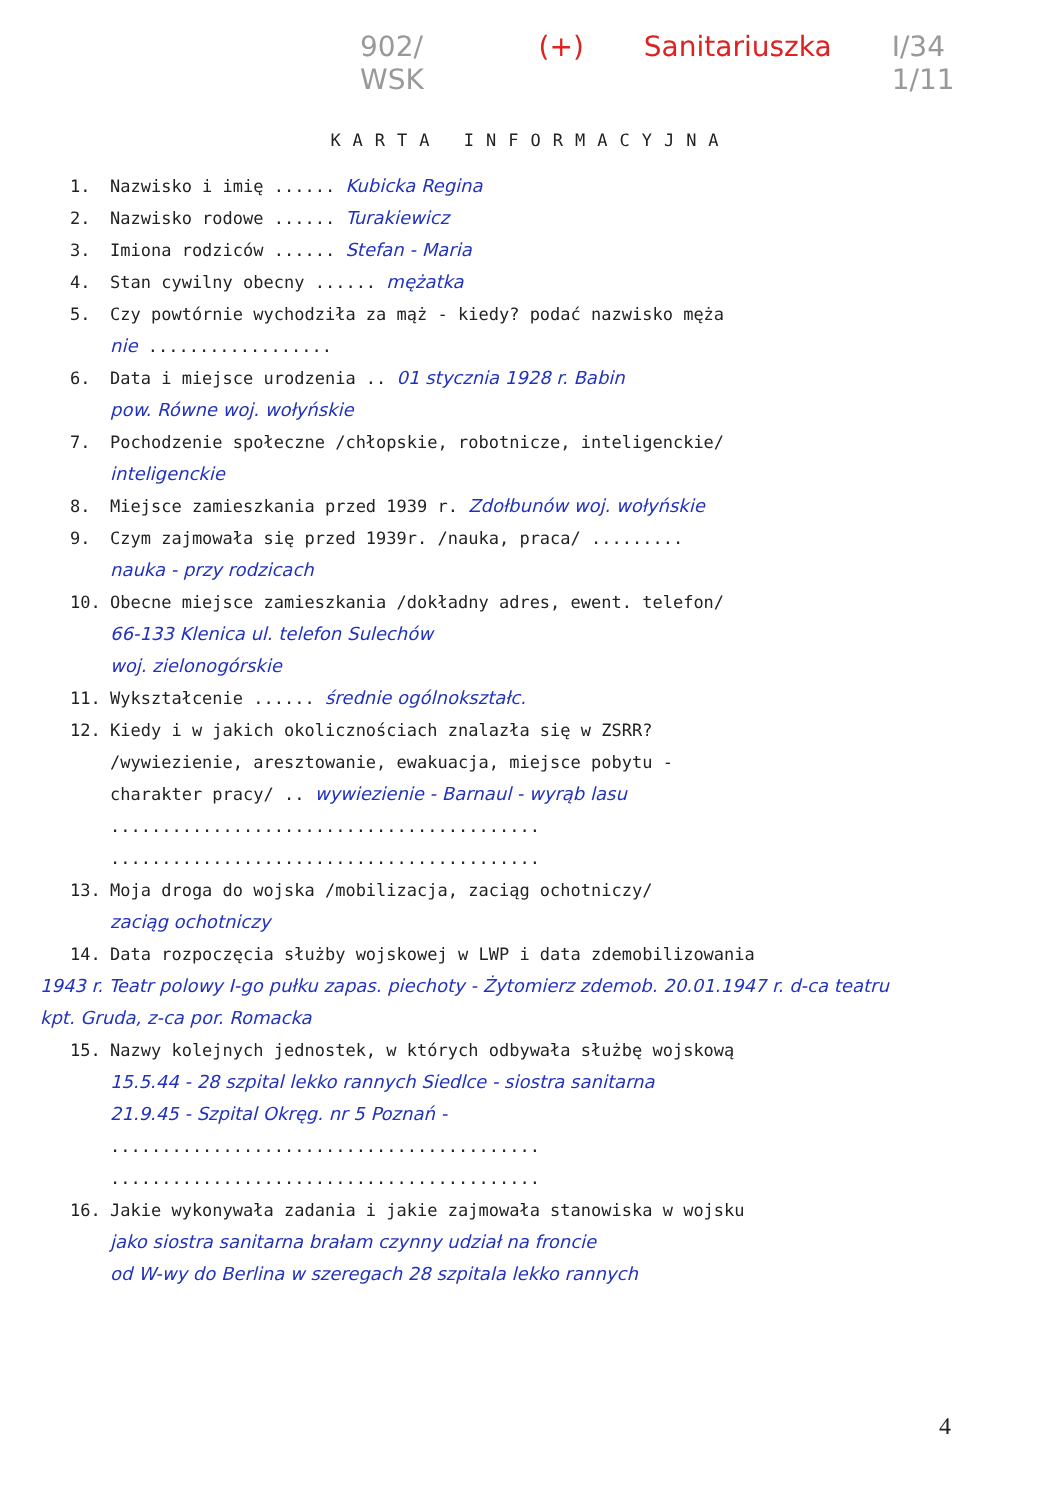902/ WSK (+) Sanitariuszka I/34 1/11
KARTA INFORMACYJNA
1. Nazwisko i imię ...... Kubicka Regina
2. Nazwisko rodowe ...... Turakiewicz
3. Imiona rodziców ...... Stefan - Maria
4. Stan cywilny obecny ...... mężatka
5. Czy powtórnie wychodziła za mąż - kiedy? podać nazwisko męża
nie ..................
6. Data i miejsce urodzenia .. 01 stycznia 1928 r. Babin
pow. Równe woj. wołyńskie
7. Pochodzenie społeczne /chłopskie, robotnicze, inteligenckie/
inteligenckie
8. Miejsce zamieszkania przed 1939 r. Zdołbunów woj. wołyńskie
9. Czym zajmowała się przed 1939r. /nauka, praca/ .........
nauka - przy rodzicach
10. Obecne miejsce zamieszkania /dokładny adres, ewent. telefon/
66-133 Klenica ul. telefon Sulechów
woj. zielonogórskie
11. Wykształcenie ...... średnie ogólnokształc.
12. Kiedy i w jakich okolicznościach znalazła się w ZSRR?
/wywiezienie, aresztowanie, ewakuacja, miejsce pobytu -
charakter pracy/ .. wywiezienie - Barnaul - wyrąb lasu
..........................................
..........................................
13. Moja droga do wojska /mobilizacja, zaciąg ochotniczy/
zaciąg ochotniczy
14. Data rozpoczęcia służby wojskowej w LWP i data zdemobilizowania
1943 r. Teatr polowy I-go pułku zapas. piechoty - Żytomierz zdemob. 20.01.1947 r. d-ca teatru kpt. Gruda, z-ca por. Romacka
15. Nazwy kolejnych jednostek, w których odbywała służbę wojskową
15.5.44 - 28 szpital lekko rannych Siedlce - siostra sanitarna
21.9.45 - Szpital Okręg. nr 5 Poznań -
..........................................
..........................................
16. Jakie wykonywała zadania i jakie zajmowała stanowiska w wojsku
jako siostra sanitarna brałam czynny udział na froncie
od W-wy do Berlina w szeregach 28 szpitala lekko rannych
4